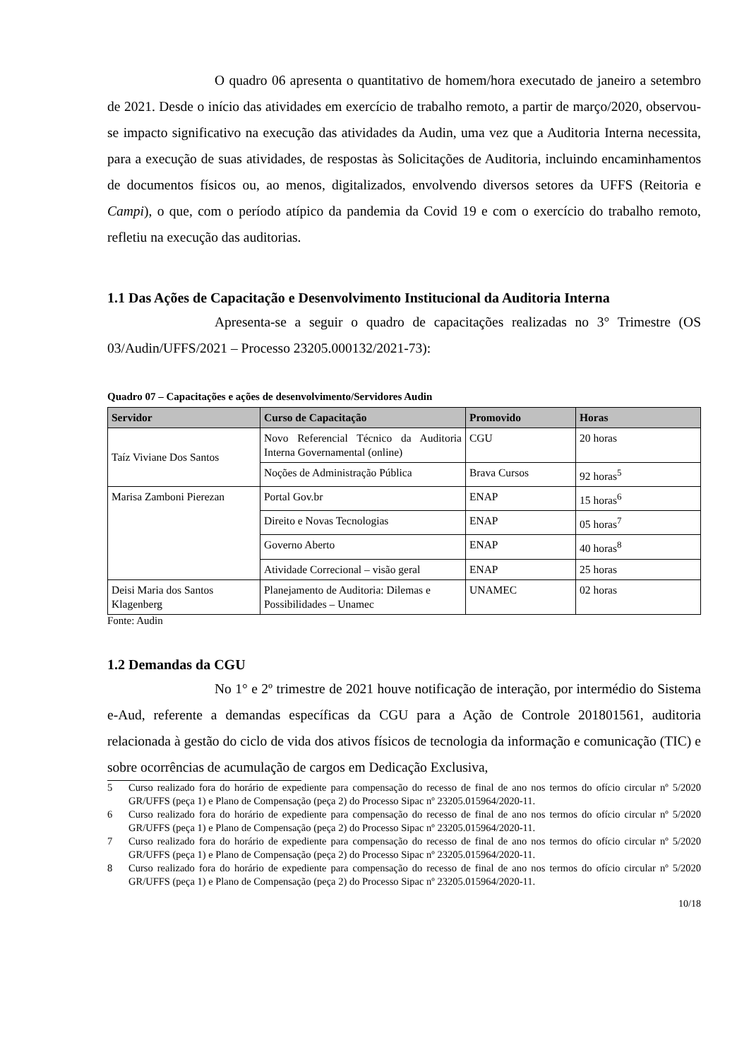O quadro 06 apresenta o quantitativo de homem/hora executado de janeiro a setembro de 2021. Desde o início das atividades em exercício de trabalho remoto, a partir de março/2020, observou-se impacto significativo na execução das atividades da Audin, uma vez que a Auditoria Interna necessita, para a execução de suas atividades, de respostas às Solicitações de Auditoria, incluindo encaminhamentos de documentos físicos ou, ao menos, digitalizados, envolvendo diversos setores da UFFS (Reitoria e Campi), o que, com o período atípico da pandemia da Covid 19 e com o exercício do trabalho remoto, refletiu na execução das auditorias.
1.1 Das Ações de Capacitação e Desenvolvimento Institucional da Auditoria Interna
Apresenta-se a seguir o quadro de capacitações realizadas no 3° Trimestre (OS 03/Audin/UFFS/2021 – Processo 23205.000132/2021-73):
Quadro 07 – Capacitações e ações de desenvolvimento/Servidores Audin
| Servidor | Curso de Capacitação | Promovido | Horas |
| --- | --- | --- | --- |
| Taíz Viviane Dos Santos | Novo Referencial Técnico da Auditoria Interna Governamental (online) | CGU | 20 horas |
| | Noções de Administração Pública | Brava Cursos | 92 horas<sup>5</sup> |
| Marisa Zamboni Pierezan | Portal Gov.br | ENAP | 15 horas<sup>6</sup> |
| | Direito e Novas Tecnologias | ENAP | 05 horas<sup>7</sup> |
| | Governo Aberto | ENAP | 40 horas<sup>8</sup> |
| | Atividade Correcional – visão geral | ENAP | 25 horas |
| Deisi Maria dos Santos Klagenberg | Planejamento de Auditoria: Dilemas e Possibilidades – Unamec | UNAMEC | 02 horas |
Fonte: Audin
1.2 Demandas da CGU
No 1° e 2º trimestre de 2021 houve notificação de interação, por intermédio do Sistema e-Aud, referente a demandas específicas da CGU para a Ação de Controle 201801561, auditoria relacionada à gestão do ciclo de vida dos ativos físicos de tecnologia da informação e comunicação (TIC) e sobre ocorrências de acumulação de cargos em Dedicação Exclusiva,
5 Curso realizado fora do horário de expediente para compensação do recesso de final de ano nos termos do ofício circular nº 5/2020 GR/UFFS (peça 1) e Plano de Compensação (peça 2) do Processo Sipac nº 23205.015964/2020-11.
6 Curso realizado fora do horário de expediente para compensação do recesso de final de ano nos termos do ofício circular nº 5/2020 GR/UFFS (peça 1) e Plano de Compensação (peça 2) do Processo Sipac nº 23205.015964/2020-11.
7 Curso realizado fora do horário de expediente para compensação do recesso de final de ano nos termos do ofício circular nº 5/2020 GR/UFFS (peça 1) e Plano de Compensação (peça 2) do Processo Sipac nº 23205.015964/2020-11.
8 Curso realizado fora do horário de expediente para compensação do recesso de final de ano nos termos do ofício circular nº 5/2020 GR/UFFS (peça 1) e Plano de Compensação (peça 2) do Processo Sipac nº 23205.015964/2020-11.
10/18